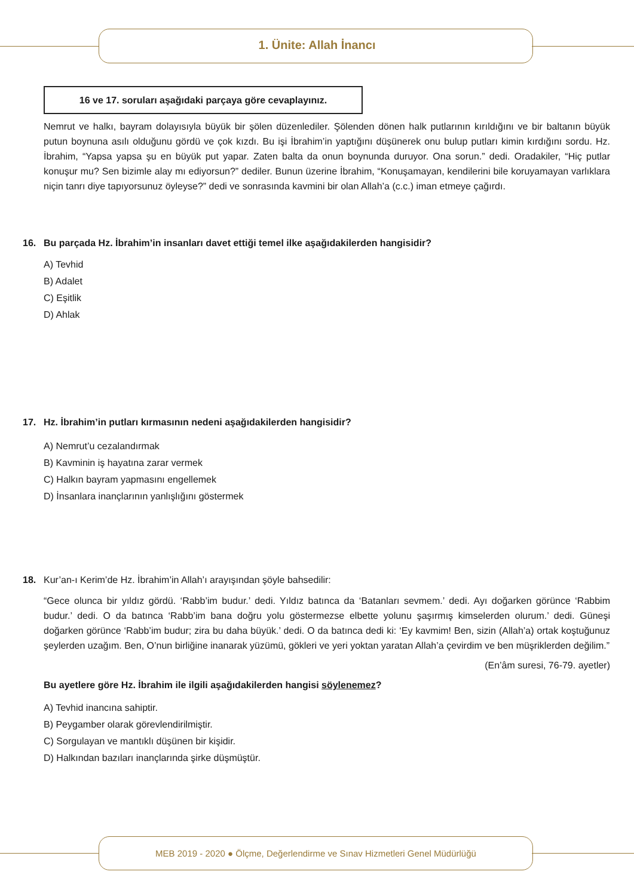1. Ünite: Allah İnancı
16 ve 17. soruları aşağıdaki parçaya göre cevaplayınız.
Nemrut ve halkı, bayram dolayısıyla büyük bir şölen düzenlediler. Şölenden dönen halk putlarının kırıldığını ve bir baltanın büyük putun boynuna asılı olduğunu gördü ve çok kızdı. Bu işi İbrahim’in yaptığını düşünerek onu bulup putları kimin kırdığını sordu. Hz. İbrahim, “Yapsa yapsa şu en büyük put yapar. Zaten balta da onun boynunda duruyor. Ona sorun.” dedi. Oradakiler, “Hiç putlar konuşur mu? Sen bizimle alay mı ediyorsun?” dediler. Bunun üzerine İbrahim, “Konuşamayan, kendilerini bile koruyamayan varlıklara niçin tanrı diye tapıyorsunuz öyleyse?” dedi ve sonrasında kavmini bir olan Allah’a (c.c.) iman etmeye çağırdı.
16. Bu parçada Hz. İbrahim’in insanları davet ettiği temel ilke aşağıdakilerden hangisidir?
A) Tevhid
B) Adalet
C) Eşitlik
D) Ahlak
17. Hz. İbrahim’in putları kırmasının nedeni aşağıdakilerden hangisidir?
A) Nemrut’u cezalandırmak
B) Kavminin iş hayatına zarar vermek
C) Halkın bayram yapmasını engellemek
D) İnsanlara inançlarının yanlışlığını göstermek
18. Kur’an-ı Kerim’de Hz. İbrahim’in Allah’ı arayışından şöyle bahsedilir:
“Gece olunca bir yıldız gördü. ‘Rabb’im budur.’ dedi. Yıldız batınca da ‘Batanları sevmem.’ dedi. Ayı doğarken görünce ‘Rabbim budur.’ dedi. O da batınca ‘Rabb’im bana doğru yolu göstermezse elbette yolunu şaşırmış kimselerden olurum.’ dedi. Güneşi doğarken görünce ‘Rabb’im budur; zira bu daha büyük.’ dedi. O da batınca dedi ki: ‘Ey kavmim! Ben, sizin (Allah’a) ortak koştuğunuz şeylerden uzağım. Ben, O’nun birliğine inanarak yüzümü, gökleri ve yeri yoktan yaratan Allah’a çevirdim ve ben müşriklerden değilim.”
(En’âm suresi, 76-79. ayetler)
Bu ayetlere göre Hz. İbrahim ile ilgili aşağıdakilerden hangisi söylenemez?
A) Tevhid inancına sahiptir.
B) Peygamber olarak görevlendirilmiştir.
C) Sorgulayan ve mantıklı düşünen bir kişidir.
D) Halkından bazıları inançlarında şirke düşmüştür.
MEB 2019 - 2020 ● Ölçme, Değerlendirme ve Sınav Hizmetleri Genel Müdürlüğü